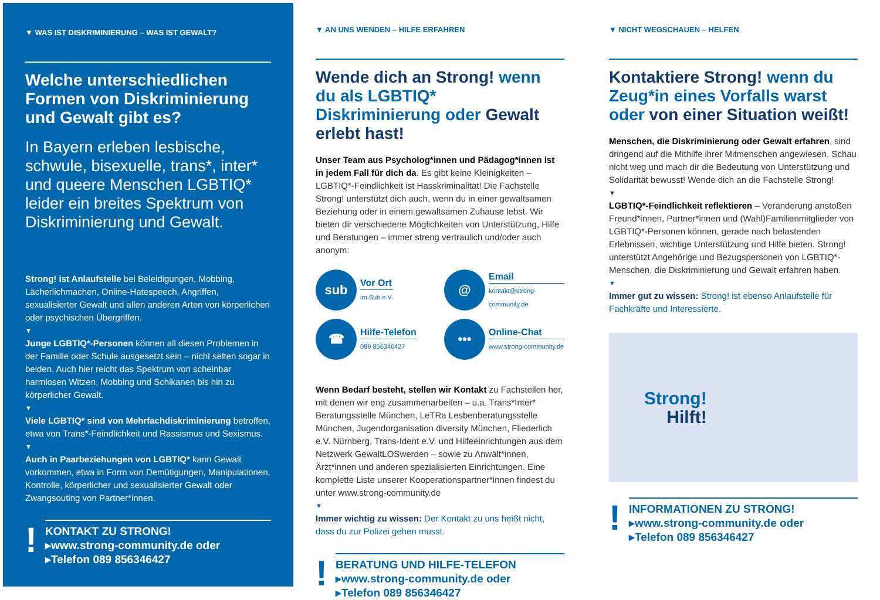▼ WAS IST DISKRIMINIERUNG – WAS IST GEWALT?
Welche unterschiedlichen Formen von Diskriminierung und Gewalt gibt es?
In Bayern erleben lesbische, schwule, bisexuelle, trans*, inter* und queere Menschen LGBTIQ* leider ein breites Spektrum von Diskriminierung und Gewalt.
Strong! ist Anlaufstelle bei Beleidigungen, Mobbing, Lächerlichmachen, Online-Hatespeech, Angriffen, sexualisierter Gewalt und allen anderen Arten von körperlichen oder psychischen Übergriffen.
▼
Junge LGBTIQ*-Personen können all diesen Problemen in der Familie oder Schule ausgesetzt sein – nicht selten sogar in beiden. Auch hier reicht das Spektrum von scheinbar harmlosen Witzen, Mobbing und Schikanen bis hin zu körperlicher Gewalt.
▼
Viele LGBTIQ* sind von Mehrfachdiskriminierung betroffen, etwa von Trans*-Feindlichkeit und Rassismus und Sexismus.
▼
Auch in Paarbeziehungen von LGBTIQ* kann Gewalt vorkommen, etwa in Form von Demütigungen, Manipulationen, Kontrolle, körperlicher und sexualisierter Gewalt oder Zwangsouting von Partner*innen.
!
KONTAKT ZU STRONG!
▸www.strong-community.de oder
▸Telefon 089 856346427
▼ AN UNS WENDEN – HILFE ERFAHREN
Wende dich an Strong! wenn du als LGBTIQ* Diskriminierung oder Gewalt erlebt hast!
Unser Team aus Psycholog*innen und Pädagog*innen ist in jedem Fall für dich da. Es gibt keine Kleinigkeiten – LGBTIQ*-Feindlichkeit ist Hasskriminalität! Die Fachstelle Strong! unterstützt dich auch, wenn du in einer gewaltsamen Beziehung oder in einem gewaltsamen Zuhause lebst. Wir bieten dir verschiedene Möglichkeiten von Unterstützung, Hilfe und Beratungen – immer streng vertraulich und/oder auch anonym:
sub
Vor Ort
im Sub e.V.
@
Email
kontakt@strong-community.de
☎
Hilfe-Telefon
089 856346427
•••
Online-Chat
www.strong-community.de
Wenn Bedarf besteht, stellen wir Kontakt zu Fachstellen her, mit denen wir eng zusammenarbeiten – u.a. Trans*Inter* Beratungsstelle München, LeTRa Lesbenberatungsstelle München, Jugendorganisation diversity München, Fliederlich e.V. Nürnberg, Trans-Ident e.V. und Hilfeeinrichtungen aus dem Netzwerk GewaltLOSwerden – sowie zu Anwält*innen, Ärzt*innen und anderen spezialisierten Einrichtungen. Eine komplette Liste unserer Kooperationspartner*innen findest du unter www.strong-community.de
▼
Immer wichtig zu wissen: Der Kontakt zu uns heißt nicht, dass du zur Polizei gehen musst.
!
BERATUNG UND HILFE-TELEFON
▸www.strong-community.de oder
▸Telefon 089 856346427
▼ NICHT WEGSCHAUEN – HELFEN
Kontaktiere Strong! wenn du Zeug*in eines Vorfalls warst oder von einer Situation weißt!
Menschen, die Diskriminierung oder Gewalt erfahren, sind dringend auf die Mithilfe ihrer Mitmenschen angewiesen. Schau nicht weg und mach dir die Bedeutung von Unterstützung und Solidarität bewusst! Wende dich an die Fachstelle Strong!
▼
LGBTIQ*-Feindlichkeit reflektieren – Veränderung anstoßen Freund*innen, Partner*innen und (Wahl)Familienmitglieder von LGBTIQ*-Personen können, gerade nach belastenden Erlebnissen, wichtige Unterstützung und Hilfe bieten. Strong! unterstützt Angehörige und Bezugspersonen von LGBTIQ*-Menschen, die Diskriminierung und Gewalt erfahren haben.
▼
Immer gut zu wissen: Strong! ist ebenso Anlaufstelle für Fachkräfte und Interessierte.
Strong!
Hilft!
!
INFORMATIONEN ZU STRONG!
▸www.strong-community.de oder
▸Telefon 089 856346427